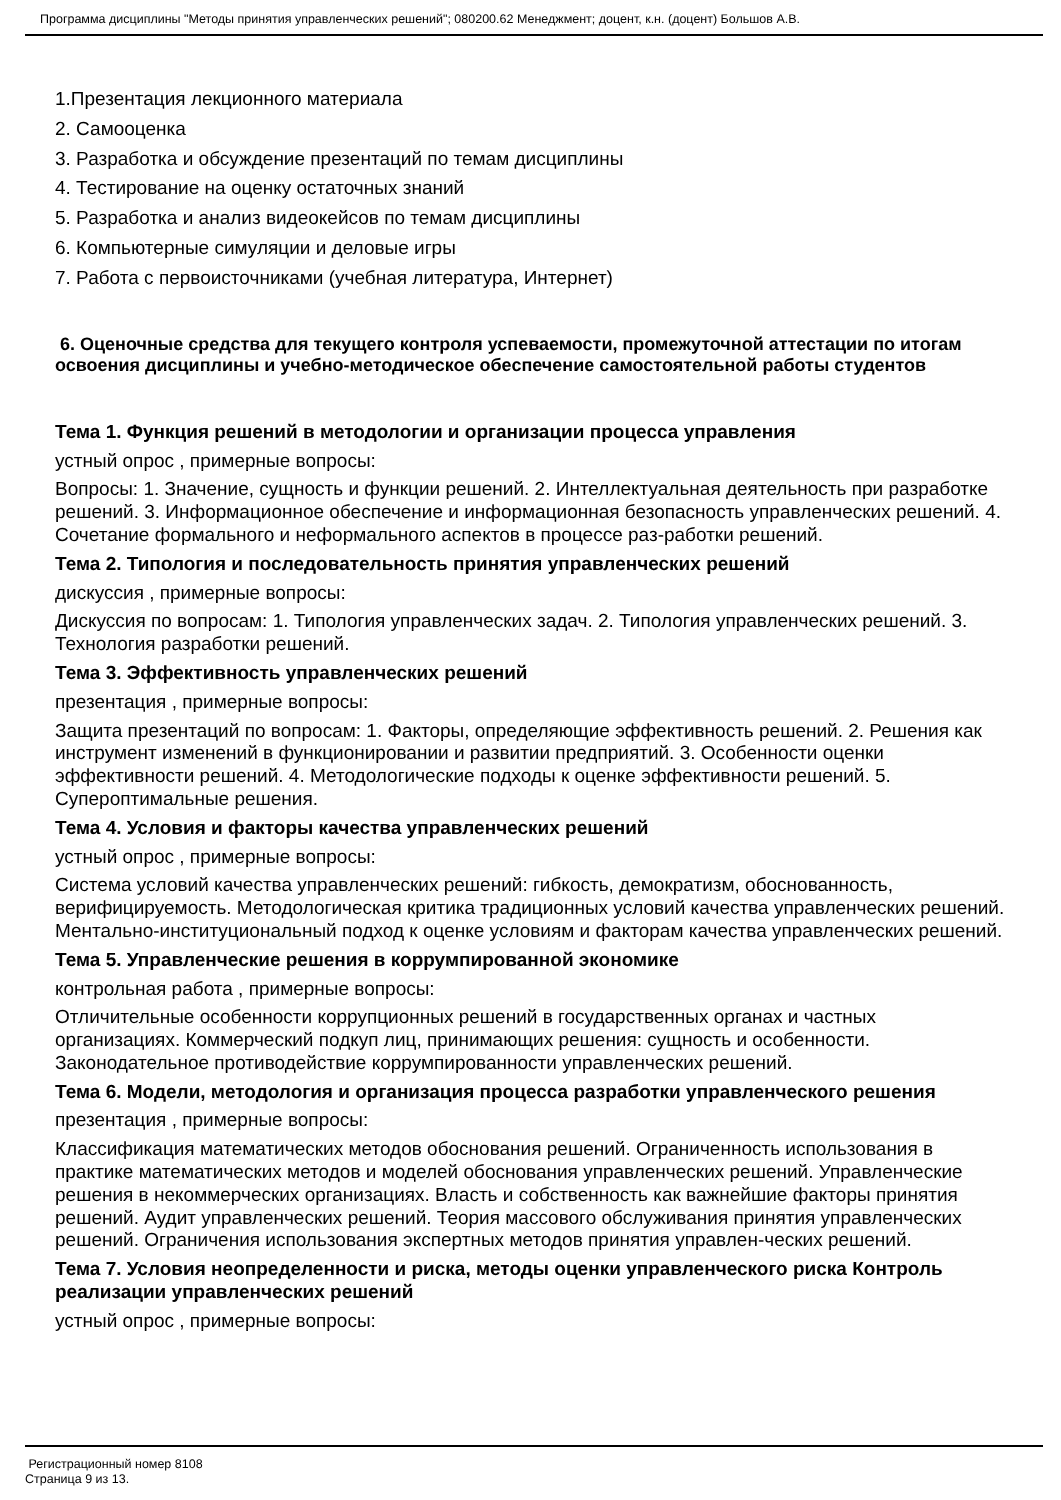Программа дисциплины "Методы принятия управленческих решений"; 080200.62 Менеджмент; доцент, к.н. (доцент) Большов А.В.
1.Презентация лекционного материала
2. Самооценка
3. Разработка и обсуждение презентаций по темам дисциплины
4. Тестирование на оценку остаточных знаний
5. Разработка и анализ видеокейсов по темам дисциплины
6. Компьютерные симуляции и деловые игры
7. Работа с первоисточниками (учебная литература, Интернет)
6. Оценочные средства для текущего контроля успеваемости, промежуточной аттестации по итогам освоения дисциплины и учебно-методическое обеспечение самостоятельной работы студентов
Тема 1. Функция решений в методологии и организации процесса управления
устный опрос , примерные вопросы:
Вопросы: 1. Значение, сущность и функции решений. 2. Интеллектуальная деятельность при разработке решений. 3. Информационное обеспечение и информационная безопасность управленческих решений. 4. Сочетание формального и неформального аспектов в процессе раз-работки решений.
Тема 2. Типология и последовательность принятия управленческих решений
дискуссия , примерные вопросы:
Дискуссия по вопросам: 1. Типология управленческих задач. 2. Типология управленческих решений. 3. Технология разработки решений.
Тема 3. Эффективность управленческих решений
презентация , примерные вопросы:
Защита презентаций по вопросам: 1. Факторы, определяющие эффективность решений. 2. Решения как инструмент изменений в функционировании и развитии предприятий. 3. Особенности оценки эффективности решений. 4. Методологические подходы к оценке эффективности решений. 5. Супероптимальные решения.
Тема 4. Условия и факторы качества управленческих решений
устный опрос , примерные вопросы:
Система условий качества управленческих решений: гибкость, демократизм, обоснованность, верифицируемость. Методологическая критика традиционных условий качества управленческих решений. Ментально-институциональный подход к оценке условиям и факторам качества управленческих решений.
Тема 5. Управленческие решения в коррумпированной экономике
контрольная работа , примерные вопросы:
Отличительные особенности коррупционных решений в государственных органах и частных организациях. Коммерческий подкуп лиц, принимающих решения: сущность и особенности. Законодательное противодействие коррумпированности управленческих решений.
Тема 6. Модели, методология и организация процесса разработки управленческого решения
презентация , примерные вопросы:
Классификация математических методов обоснования решений. Ограниченность использования в практике математических методов и моделей обоснования управленческих решений. Управленческие решения в некоммерческих организациях. Власть и собственность как важнейшие факторы принятия решений. Аудит управленческих решений. Теория массового обслуживания принятия управленческих решений. Ограничения использования экспертных методов принятия управлен-ческих решений.
Тема 7. Условия неопределенности и риска, методы оценки управленческого риска Контроль реализации управленческих решений
устный опрос , примерные вопросы:
Регистрационный номер 8108
Страница 9 из 13.